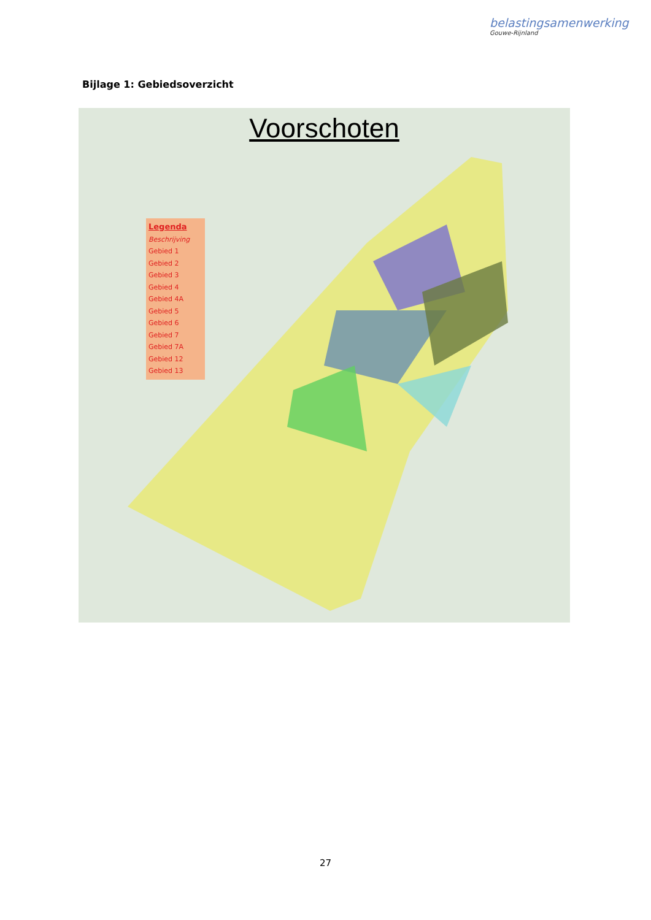belastingsamenwerking
Gouwe-Rijnland
Bijlage 1: Gebiedsoverzicht
Voorschoten
Legenda
Beschrijving
Gebied 1
Gebied 2
Gebied 3
Gebied 4
Gebied 4A
Gebied 5
Gebied 6
Gebied 7
Gebied 7A
Gebied 12
Gebied 13
27